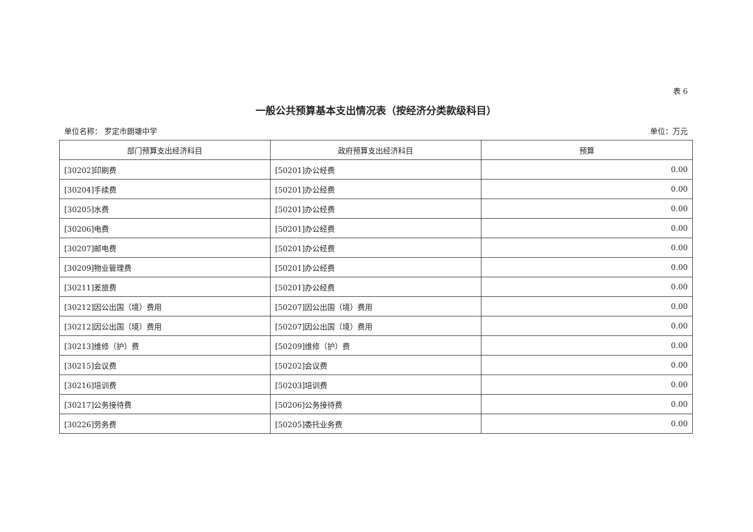表 6
一般公共预算基本支出情况表（按经济分类款级科目）
单位名称： 罗定市朗塘中学 单位：万元
| 部门预算支出经济科目 | 政府预算支出经济科目 | 预算 |
| --- | --- | --- |
| [30202]印刷费 | [50201]办公经费 | 0.00 |
| [30204]手续费 | [50201]办公经费 | 0.00 |
| [30205]水费 | [50201]办公经费 | 0.00 |
| [30206]电费 | [50201]办公经费 | 0.00 |
| [30207]邮电费 | [50201]办公经费 | 0.00 |
| [30209]物业管理费 | [50201]办公经费 | 0.00 |
| [30211]差旅费 | [50201]办公经费 | 0.00 |
| [30212]因公出国（境）费用 | [50207]因公出国（境）费用 | 0.00 |
| [30212]因公出国（境）费用 | [50207]因公出国（境）费用 | 0.00 |
| [30213]维修（护）费 | [50209]维修（护）费 | 0.00 |
| [30215]会议费 | [50202]会议费 | 0.00 |
| [30216]培训费 | [50203]培训费 | 0.00 |
| [30217]公务接待费 | [50206]公务接待费 | 0.00 |
| [30226]劳务费 | [50205]委托业务费 | 0.00 |